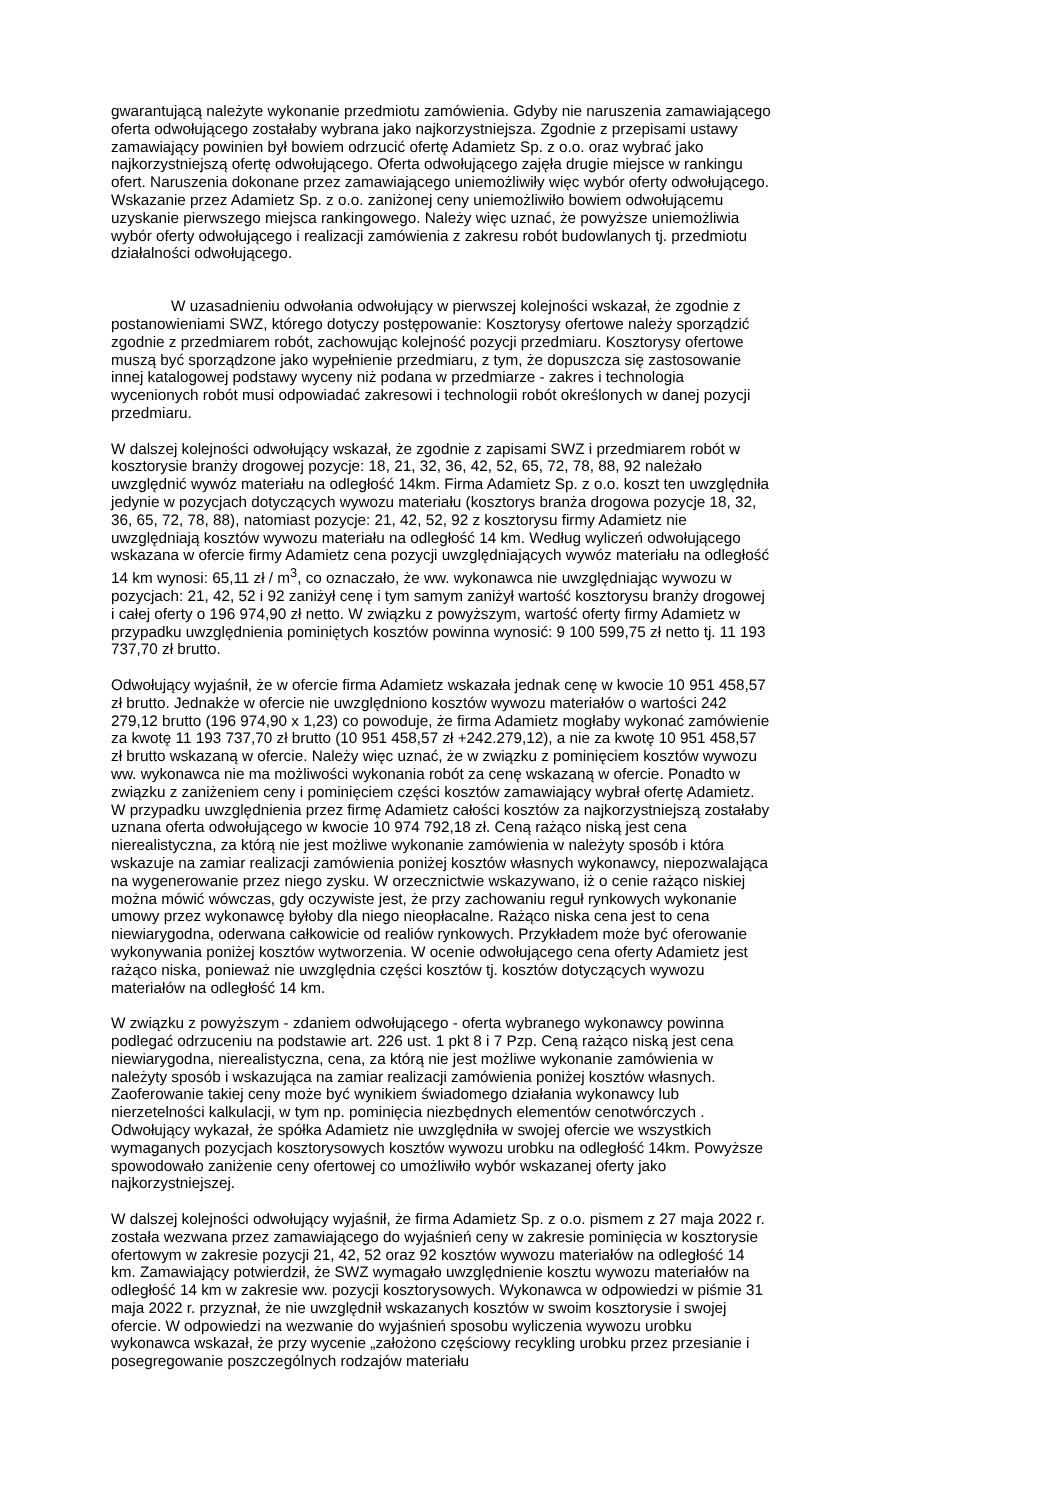gwarantującą należyte wykonanie przedmiotu zamówienia. Gdyby nie naruszenia zamawiającego oferta odwołującego zostałaby wybrana jako najkorzystniejsza. Zgodnie z przepisami ustawy zamawiający powinien był bowiem odrzucić ofertę Adamietz Sp. z o.o. oraz wybrać jako najkorzystniejszą ofertę odwołującego. Oferta odwołującego zajęła drugie miejsce w rankingu ofert. Naruszenia dokonane przez zamawiającego uniemożliwiły więc wybór oferty odwołującego. Wskazanie przez Adamietz Sp. z o.o. zaniżonej ceny uniemożliwiło bowiem odwołującemu uzyskanie pierwszego miejsca rankingowego. Należy więc uznać, że powyższe uniemożliwia wybór oferty odwołującego i realizacji zamówienia z zakresu robót budowlanych tj. przedmiotu działalności odwołującego.
W uzasadnieniu odwołania odwołujący w pierwszej kolejności wskazał, że zgodnie z postanowieniami SWZ, którego dotyczy postępowanie: Kosztorysy ofertowe należy sporządzić zgodnie z przedmiarem robót, zachowując kolejność pozycji przedmiaru. Kosztorysy ofertowe muszą być sporządzone jako wypełnienie przedmiaru, z tym, że dopuszcza się zastosowanie innej katalogowej podstawy wyceny niż podana w przedmiarze - zakres i technologia wycenionych robót musi odpowiadać zakresowi i technologii robót określonych w danej pozycji przedmiaru.
W dalszej kolejności odwołujący wskazał, że zgodnie z zapisami SWZ i przedmiarem robót w kosztorysie branży drogowej pozycje: 18, 21, 32, 36, 42, 52, 65, 72, 78, 88, 92 należało uwzględnić wywóz materiału na odległość 14km. Firma Adamietz Sp. z o.o. koszt ten uwzględniła jedynie w pozycjach dotyczących wywozu materiału (kosztorys branża drogowa pozycje 18, 32, 36, 65, 72, 78, 88), natomiast pozycje: 21, 42, 52, 92 z kosztorysu firmy Adamietz nie uwzględniają kosztów wywozu materiału na odległość 14 km. Według wyliczeń odwołującego wskazana w ofercie firmy Adamietz cena pozycji uwzględniających wywóz materiału na odległość 14 km wynosi: 65,11 zł / m<sup>3</sup>, co oznaczało, że ww. wykonawca nie uwzględniając wywozu w pozycjach: 21, 42, 52 i 92 zaniżył cenę i tym samym zaniżył wartość kosztorysu branży drogowej i całej oferty o 196 974,90 zł netto. W związku z powyższym, wartość oferty firmy Adamietz w przypadku uwzględnienia pominiętych kosztów powinna wynosić: 9 100 599,75 zł netto tj. 11 193 737,70 zł brutto.
Odwołujący wyjaśnił, że w ofercie firma Adamietz wskazała jednak cenę w kwocie 10 951 458,57 zł brutto. Jednakże w ofercie nie uwzględniono kosztów wywozu materiałów o wartości 242 279,12 brutto (196 974,90 x 1,23) co powoduje, że firma Adamietz mogłaby wykonać zamówienie za kwotę 11 193 737,70 zł brutto (10 951 458,57 zł +242.279,12), a nie za kwotę 10 951 458,57 zł brutto wskazaną w ofercie. Należy więc uznać, że w związku z pominięciem kosztów wywozu ww. wykonawca nie ma możliwości wykonania robót za cenę wskazaną w ofercie. Ponadto w związku z zaniżeniem ceny i pominięciem części kosztów zamawiający wybrał ofertę Adamietz. W przypadku uwzględnienia przez firmę Adamietz całości kosztów za najkorzystniejszą zostałaby uznana oferta odwołującego w kwocie 10 974 792,18 zł. Ceną rażąco niską jest cena nierealistyczna, za którą nie jest możliwe wykonanie zamówienia w należyty sposób i która wskazuje na zamiar realizacji zamówienia poniżej kosztów własnych wykonawcy, niepozwalająca na wygenerowanie przez niego zysku. W orzecznictwie wskazywano, iż o cenie rażąco niskiej można mówić wówczas, gdy oczywiste jest, że przy zachowaniu reguł rynkowych wykonanie umowy przez wykonawcę byłoby dla niego nieopłacalne. Rażąco niska cena jest to cena niewiarygodna, oderwana całkowicie od realiów rynkowych. Przykładem może być oferowanie wykonywania poniżej kosztów wytworzenia. W ocenie odwołującego cena oferty Adamietz jest rażąco niska, ponieważ nie uwzględnia części kosztów tj. kosztów dotyczących wywozu materiałów na odległość 14 km.
W związku z powyższym - zdaniem odwołującego - oferta wybranego wykonawcy powinna podlegać odrzuceniu na podstawie art. 226 ust. 1 pkt 8 i 7 Pzp. Ceną rażąco niską jest cena niewiarygodna, nierealistyczna, cena, za którą nie jest możliwe wykonanie zamówienia w należyty sposób i wskazująca na zamiar realizacji zamówienia poniżej kosztów własnych. Zaoferowanie takiej ceny może być wynikiem świadomego działania wykonawcy lub nierzetelności kalkulacji, w tym np. pominięcia niezbędnych elementów cenotwórczych . Odwołujący wykazał, że spółka Adamietz nie uwzględniła w swojej ofercie we wszystkich wymaganych pozycjach kosztorysowych kosztów wywozu urobku na odległość 14km. Powyższe spowodowało zaniżenie ceny ofertowej co umożliwiło wybór wskazanej oferty jako najkorzystniejszej.
W dalszej kolejności odwołujący wyjaśnił, że firma Adamietz Sp. z o.o. pismem z 27 maja 2022 r. została wezwana przez zamawiającego do wyjaśnień ceny w zakresie pominięcia w kosztorysie ofertowym w zakresie pozycji 21, 42, 52 oraz 92 kosztów wywozu materiałów na odległość 14 km. Zamawiający potwierdził, że SWZ wymagało uwzględnienie kosztu wywozu materiałów na odległość 14 km w zakresie ww. pozycji kosztorysowych. Wykonawca w odpowiedzi w piśmie 31 maja 2022 r. przyznał, że nie uwzględnił wskazanych kosztów w swoim kosztorysie i swojej ofercie. W odpowiedzi na wezwanie do wyjaśnień sposobu wyliczenia wywozu urobku wykonawca wskazał, że przy wycenie „założono częściowy recykling urobku przez przesianie i posegregowanie poszczególnych rodzajów materiału